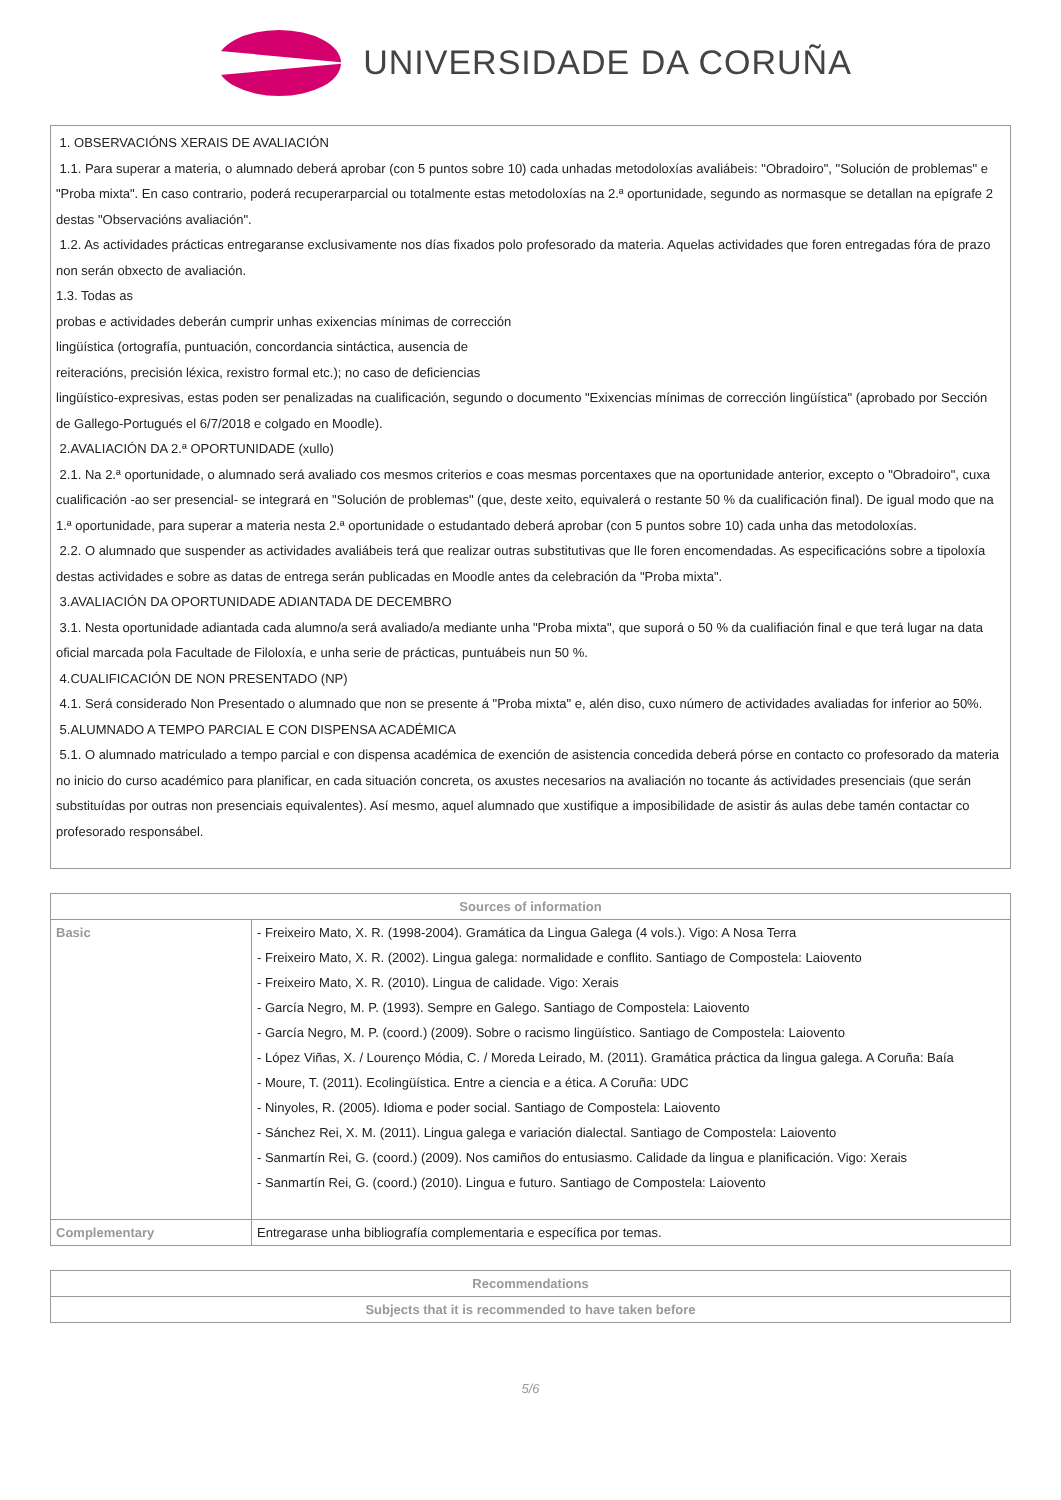UNIVERSIDADE DA CORUÑA
1. OBSERVACIÓNS XERAIS DE AVALIACIÓN
1.1. Para superar a materia, o alumnado deberá aprobar (con 5 puntos sobre 10) cada unhadas metodoloxías avaliábeis: "Obradoiro", "Solución de problemas" e "Proba mixta". En caso contrario, poderá recuperarparcial ou totalmente estas metodoloxías na 2.ª oportunidade, segundo as normasque se detallan na epígrafe 2 destas "Observacións avaliación".
1.2. As actividades prácticas entregaranse exclusivamente nos días fixados polo profesorado da materia. Aquelas actividades que foren entregadas fóra de prazo non serán obxecto de avaliación.
1.3. Todas as
probas e actividades deberán cumprir unhas exixencias mínimas de corrección
lingüística (ortografía, puntuación, concordancia sintáctica, ausencia de
reiteracións, precisión léxica, rexistro formal etc.); no caso de deficiencias
lingüístico-expresivas, estas poden ser penalizadas na cualificación, segundo o documento "Exixencias mínimas de corrección lingüística" (aprobado por Sección de Gallego-Portugués el 6/7/2018 e colgado en Moodle).
2.AVALIACIÓN DA 2.ª OPORTUNIDADE (xullo)
2.1. Na 2.ª oportunidade, o alumnado será avaliado cos mesmos criterios e coas mesmas porcentaxes que na oportunidade anterior, excepto o "Obradoiro", cuxa cualificación -ao ser presencial- se integrará en "Solución de problemas" (que, deste xeito, equivalerá o restante 50 % da cualificación final). De igual modo que na 1.ª oportunidade, para superar a materia nesta 2.ª oportunidade o estudantado deberá aprobar (con 5 puntos sobre 10) cada unha das metodoloxías.
2.2. O alumnado que suspender as actividades avaliábeis terá que realizar outras substitutivas que lle foren encomendadas. As especificacións sobre a tipoloxía destas actividades e sobre as datas de entrega serán publicadas en Moodle antes da celebración da "Proba mixta".
3.AVALIACIÓN DA OPORTUNIDADE ADIANTADA DE DECEMBRO
3.1. Nesta oportunidade adiantada cada alumno/a será avaliado/a mediante unha "Proba mixta", que suporá o 50 % da cualifiación final e que terá lugar na data oficial marcada pola Facultade de Filoloxía, e unha serie de prácticas, puntuábeis nun 50 %.
4.CUALIFICACIÓN DE NON PRESENTADO (NP)
4.1. Será considerado Non Presentado o alumnado que non se presente á "Proba mixta" e, alén diso, cuxo número de actividades avaliadas for inferior ao 50%.
5.ALUMNADO A TEMPO PARCIAL E CON DISPENSA ACADÉMICA
5.1. O alumnado matriculado a tempo parcial e con dispensa académica de exención de asistencia concedida deberá pórse en contacto co profesorado da materia no inicio do curso académico para planificar, en cada situación concreta, os axustes necesarios na avaliación no tocante ás actividades presenciais (que serán substituídas por outras non presenciais equivalentes). Así mesmo, aquel alumnado que xustifique a imposibilidade de asistir ás aulas debe tamén contactar co profesorado responsábel.
| Sources of information | |
| --- | --- |
| Basic | - Freixeiro Mato, X. R. (1998-2004). Gramática da Lingua Galega (4 vols.). Vigo: A Nosa Terra - Freixeiro Mato, X. R. (2002). Lingua galega: normalidade e conflito. Santiago de Compostela: Laiovento - Freixeiro Mato, X. R. (2010). Lingua de calidade. Vigo: Xerais - García Negro, M. P. (1993). Sempre en Galego. Santiago de Compostela: Laiovento - García Negro, M. P. (coord.) (2009). Sobre o racismo lingüístico. Santiago de Compostela: Laiovento - López Viñas, X. / Lourenço Módia, C. / Moreda Leirado, M. (2011). Gramática práctica da lingua galega. A Coruña: Baía - Moure, T. (2011). Ecolingüística. Entre a ciencia e a ética. A Coruña: UDC - Ninyoles, R. (2005). Idioma e poder social. Santiago de Compostela: Laiovento - Sánchez Rei, X. M. (2011). Lingua galega e variación dialectal. Santiago de Compostela: Laiovento - Sanmartín Rei, G. (coord.) (2009). Nos camiños do entusiasmo. Calidade da lingua e planificación. Vigo: Xerais - Sanmartín Rei, G. (coord.) (2010). Lingua e futuro. Santiago de Compostela: Laiovento |
| Complementary | Entregarase unha bibliografía complementaria e específica por temas. |
| Recommendations |
| --- |
| Subjects that it is recommended to have taken before |
5/6